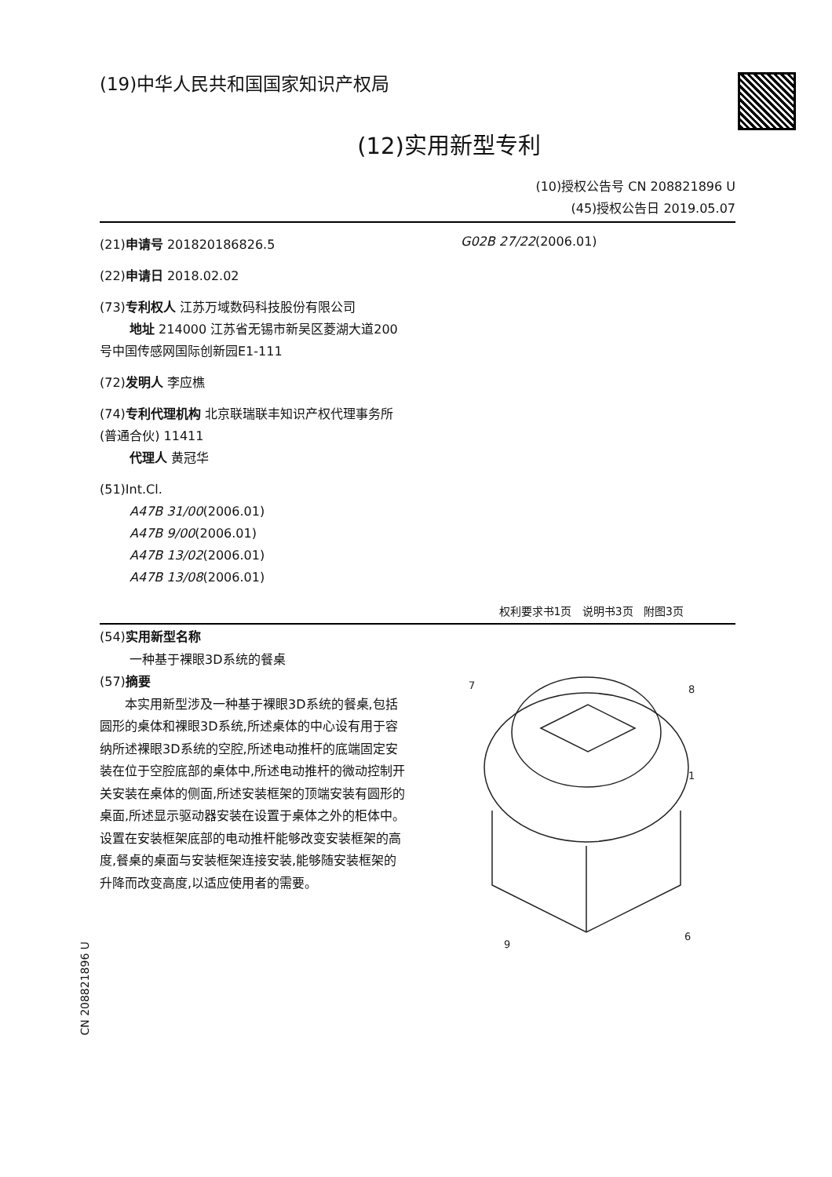(19)中华人民共和国国家知识产权局
(12)实用新型专利
(10)授权公告号 CN 208821896 U
(45)授权公告日 2019.05.07
(21)申请号 201820186826.5
(22)申请日 2018.02.02
(73)专利权人 江苏万域数码科技股份有限公司
地址 214000 江苏省无锡市新吴区菱湖大道200号中国传感网国际创新园E1-111
(72)发明人 李应樵
(74)专利代理机构 北京联瑞联丰知识产权代理事务所(普通合伙) 11411
代理人 黄冠华
(51)Int.Cl.
A47B 31/00(2006.01)
A47B 9/00(2006.01)
A47B 13/02(2006.01)
A47B 13/08(2006.01)
G02B 27/22(2006.01)
权利要求书1页 说明书3页 附图3页
(54)实用新型名称
一种基于裸眼3D系统的餐桌
(57)摘要
本实用新型涉及一种基于裸眼3D系统的餐桌,包括圆形的桌体和裸眼3D系统,所述桌体的中心设有用于容纳所述裸眼3D系统的空腔,所述电动推杆的底端固定安装在位于空腔底部的桌体中,所述电动推杆的微动控制开关安装在桌体的侧面,所述安装框架的顶端安装有圆形的桌面,所述显示驱动器安装在设置于桌体之外的柜体中。设置在安装框架底部的电动推杆能够改变安装框架的高度,餐桌的桌面与安装框架连接安装,能够随安装框架的升降而改变高度,以适应使用者的需要。
7
8
1
9
6
CN 208821896 U